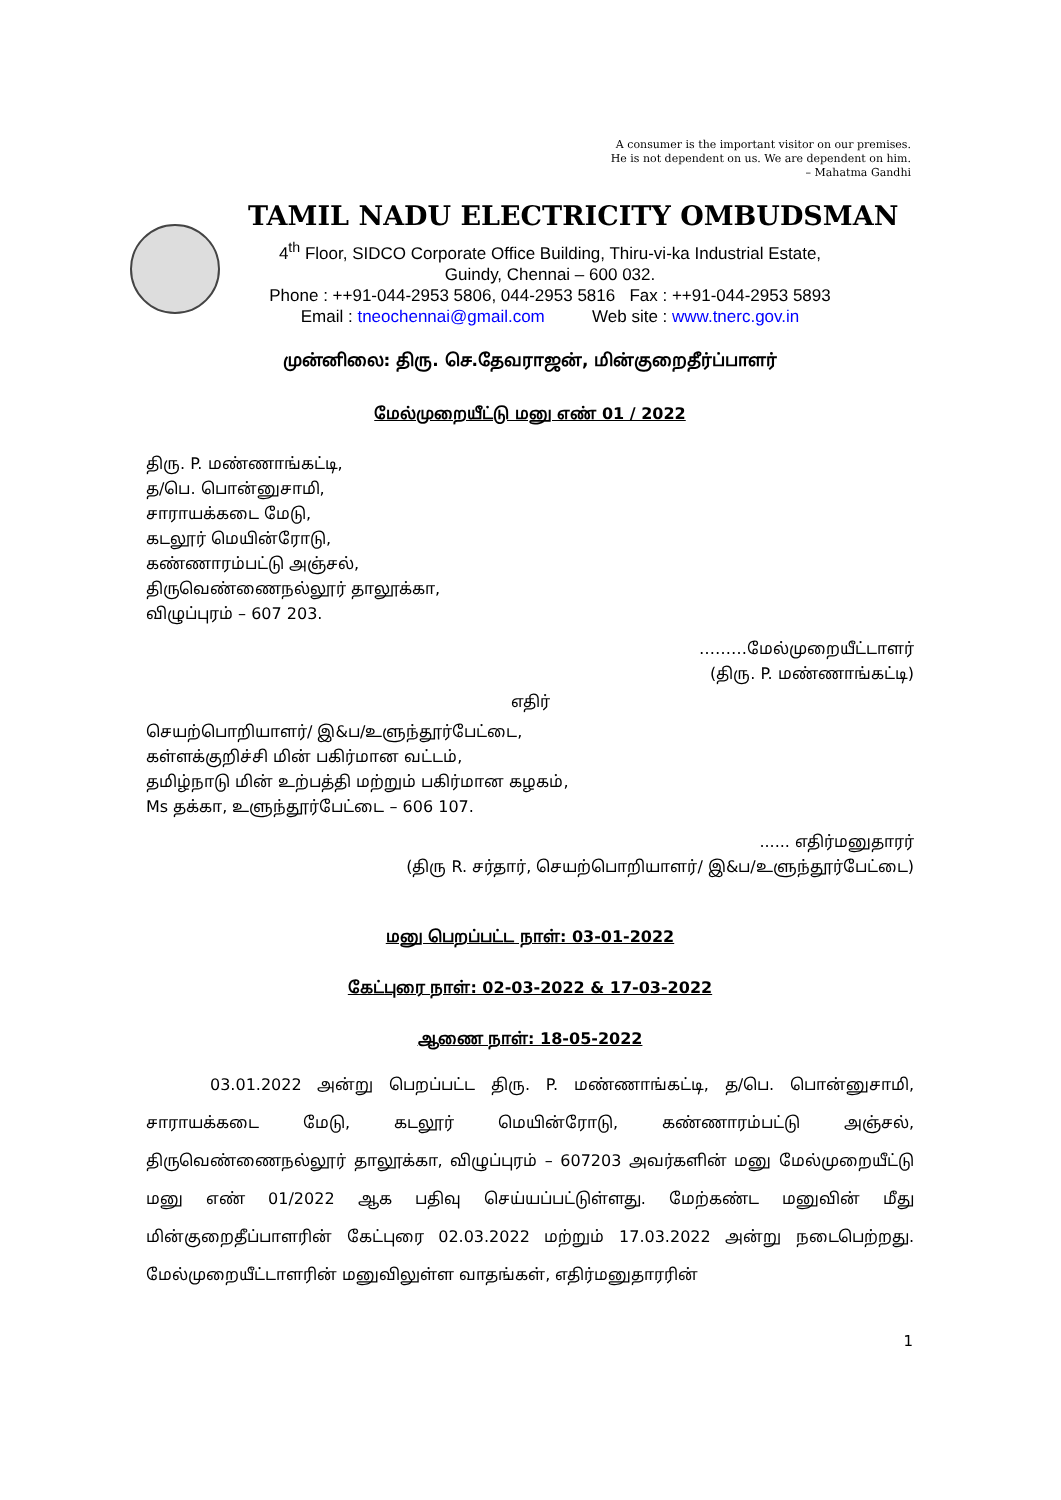A consumer is the important visitor on our premises.
He is not dependent on us. We are dependent on him.
– Mahatma Gandhi
TAMIL NADU ELECTRICITY OMBUDSMAN
4<sup>th</sup> Floor, SIDCO Corporate Office Building, Thiru-vi-ka Industrial Estate,
Guindy, Chennai – 600 032.
Phone : ++91-044-2953 5806, 044-2953 5816 Fax : ++91-044-2953 5893
Email : tneochennai@gmail.com Web site : www.tnerc.gov.in
முன்னிலை: திரு. செ.தேவராஜன், மின்குறைதீர்ப்பாளர்
மேல்முறையீட்டு மனு எண் 01 / 2022
திரு. P. மண்ணாங்கட்டி,
த/பெ. பொன்னுசாமி,
சாராயக்கடை மேடு,
கடலூர் மெயின்ரோடு,
கண்ணாரம்பட்டு அஞ்சல்,
திருவெண்ணைநல்லூர் தாலூக்கா,
விழுப்புரம் – 607 203.
………மேல்முறையீட்டாளர்
(திரு. P. மண்ணாங்கட்டி)
எதிர்
செயற்பொறியாளர்/ இ&ப/உளுந்தூர்பேட்டை,
கள்ளக்குறிச்சி மின் பகிர்மான வட்டம்,
தமிழ்நாடு மின் உற்பத்தி மற்றும் பகிர்மான கழகம்,
Ms தக்கா, உளுந்தூர்பேட்டை – 606 107.
...... எதிர்மனுதாரர்
(திரு R. சர்தார், செயற்பொறியாளர்/ இ&ப/உளுந்தூர்பேட்டை)
மனு பெறப்பட்ட நாள்: 03-01-2022
கேட்புரை நாள்: 02-03-2022 & 17-03-2022
ஆணை நாள்: 18-05-2022
03.01.2022 அன்று பெறப்பட்ட திரு. P. மண்ணாங்கட்டி, த/பெ. பொன்னுசாமி, சாராயக்கடை மேடு, கடலூர் மெயின்ரோடு, கண்ணாரம்பட்டு அஞ்சல், திருவெண்ணைநல்லூர் தாலூக்கா, விழுப்புரம் – 607203 அவர்களின் மனு மேல்முறையீட்டு மனு எண் 01/2022 ஆக பதிவு செய்யப்பட்டுள்ளது. மேற்கண்ட மனுவின் மீது மின்குறைதீப்பாளரின் கேட்புரை 02.03.2022 மற்றும் 17.03.2022 அன்று நடைபெற்றது. மேல்முறையீட்டாளரின் மனுவிலுள்ள வாதங்கள், எதிர்மனுதாரரின்
1